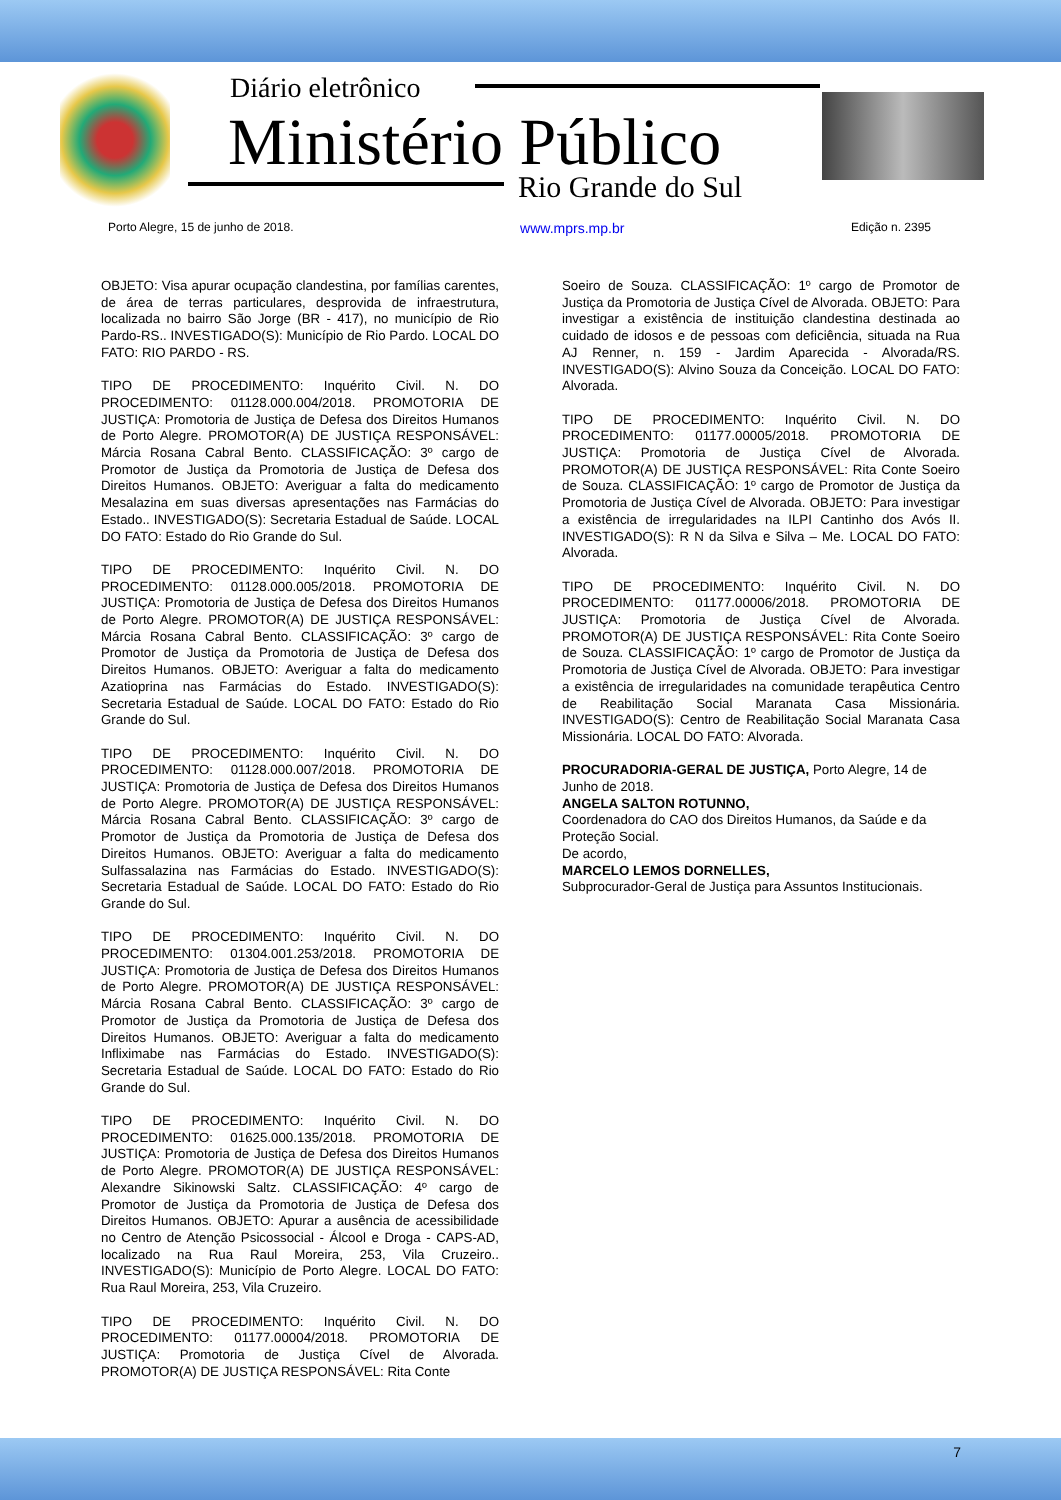Diário eletrônico
Ministério Público
Rio Grande do Sul
Porto Alegre, 15 de junho de 2018. www.mprs.mp.br Edição n. 2395
OBJETO: Visa apurar ocupação clandestina, por famílias carentes, de área de terras particulares, desprovida de infraestrutura, localizada no bairro São Jorge (BR - 417), no município de Rio Pardo-RS.. INVESTIGADO(S): Município de Rio Pardo. LOCAL DO FATO: RIO PARDO - RS.
TIPO DE PROCEDIMENTO: Inquérito Civil. N. DO PROCEDIMENTO: 01128.000.004/2018. PROMOTORIA DE JUSTIÇA: Promotoria de Justiça de Defesa dos Direitos Humanos de Porto Alegre. PROMOTOR(A) DE JUSTIÇA RESPONSÁVEL: Márcia Rosana Cabral Bento. CLASSIFICAÇÃO: 3º cargo de Promotor de Justiça da Promotoria de Justiça de Defesa dos Direitos Humanos. OBJETO: Averiguar a falta do medicamento Mesalazina em suas diversas apresentações nas Farmácias do Estado.. INVESTIGADO(S): Secretaria Estadual de Saúde. LOCAL DO FATO: Estado do Rio Grande do Sul.
TIPO DE PROCEDIMENTO: Inquérito Civil. N. DO PROCEDIMENTO: 01128.000.005/2018. PROMOTORIA DE JUSTIÇA: Promotoria de Justiça de Defesa dos Direitos Humanos de Porto Alegre. PROMOTOR(A) DE JUSTIÇA RESPONSÁVEL: Márcia Rosana Cabral Bento. CLASSIFICAÇÃO: 3º cargo de Promotor de Justiça da Promotoria de Justiça de Defesa dos Direitos Humanos. OBJETO: Averiguar a falta do medicamento Azatioprina nas Farmácias do Estado. INVESTIGADO(S): Secretaria Estadual de Saúde. LOCAL DO FATO: Estado do Rio Grande do Sul.
TIPO DE PROCEDIMENTO: Inquérito Civil. N. DO PROCEDIMENTO: 01128.000.007/2018. PROMOTORIA DE JUSTIÇA: Promotoria de Justiça de Defesa dos Direitos Humanos de Porto Alegre. PROMOTOR(A) DE JUSTIÇA RESPONSÁVEL: Márcia Rosana Cabral Bento. CLASSIFICAÇÃO: 3º cargo de Promotor de Justiça da Promotoria de Justiça de Defesa dos Direitos Humanos. OBJETO: Averiguar a falta do medicamento Sulfassalazina nas Farmácias do Estado. INVESTIGADO(S): Secretaria Estadual de Saúde. LOCAL DO FATO: Estado do Rio Grande do Sul.
TIPO DE PROCEDIMENTO: Inquérito Civil. N. DO PROCEDIMENTO: 01304.001.253/2018. PROMOTORIA DE JUSTIÇA: Promotoria de Justiça de Defesa dos Direitos Humanos de Porto Alegre. PROMOTOR(A) DE JUSTIÇA RESPONSÁVEL: Márcia Rosana Cabral Bento. CLASSIFICAÇÃO: 3º cargo de Promotor de Justiça da Promotoria de Justiça de Defesa dos Direitos Humanos. OBJETO: Averiguar a falta do medicamento Infliximabe nas Farmácias do Estado. INVESTIGADO(S): Secretaria Estadual de Saúde. LOCAL DO FATO: Estado do Rio Grande do Sul.
TIPO DE PROCEDIMENTO: Inquérito Civil. N. DO PROCEDIMENTO: 01625.000.135/2018. PROMOTORIA DE JUSTIÇA: Promotoria de Justiça de Defesa dos Direitos Humanos de Porto Alegre. PROMOTOR(A) DE JUSTIÇA RESPONSÁVEL: Alexandre Sikinowski Saltz. CLASSIFICAÇÃO: 4º cargo de Promotor de Justiça da Promotoria de Justiça de Defesa dos Direitos Humanos. OBJETO: Apurar a ausência de acessibilidade no Centro de Atenção Psicossocial - Álcool e Droga - CAPS-AD, localizado na Rua Raul Moreira, 253, Vila Cruzeiro.. INVESTIGADO(S): Município de Porto Alegre. LOCAL DO FATO: Rua Raul Moreira, 253, Vila Cruzeiro.
TIPO DE PROCEDIMENTO: Inquérito Civil. N. DO PROCEDIMENTO: 01177.00004/2018. PROMOTORIA DE JUSTIÇA: Promotoria de Justiça Cível de Alvorada. PROMOTOR(A) DE JUSTIÇA RESPONSÁVEL: Rita Conte
Soeiro de Souza. CLASSIFICAÇÃO: 1º cargo de Promotor de Justiça da Promotoria de Justiça Cível de Alvorada. OBJETO: Para investigar a existência de instituição clandestina destinada ao cuidado de idosos e de pessoas com deficiência, situada na Rua AJ Renner, n. 159 - Jardim Aparecida - Alvorada/RS. INVESTIGADO(S): Alvino Souza da Conceição. LOCAL DO FATO: Alvorada.
TIPO DE PROCEDIMENTO: Inquérito Civil. N. DO PROCEDIMENTO: 01177.00005/2018. PROMOTORIA DE JUSTIÇA: Promotoria de Justiça Cível de Alvorada. PROMOTOR(A) DE JUSTIÇA RESPONSÁVEL: Rita Conte Soeiro de Souza. CLASSIFICAÇÃO: 1º cargo de Promotor de Justiça da Promotoria de Justiça Cível de Alvorada. OBJETO: Para investigar a existência de irregularidades na ILPI Cantinho dos Avós II. INVESTIGADO(S): R N da Silva e Silva – Me. LOCAL DO FATO: Alvorada.
TIPO DE PROCEDIMENTO: Inquérito Civil. N. DO PROCEDIMENTO: 01177.00006/2018. PROMOTORIA DE JUSTIÇA: Promotoria de Justiça Cível de Alvorada. PROMOTOR(A) DE JUSTIÇA RESPONSÁVEL: Rita Conte Soeiro de Souza. CLASSIFICAÇÃO: 1º cargo de Promotor de Justiça da Promotoria de Justiça Cível de Alvorada. OBJETO: Para investigar a existência de irregularidades na comunidade terapêutica Centro de Reabilitação Social Maranata Casa Missionária. INVESTIGADO(S): Centro de Reabilitação Social Maranata Casa Missionária. LOCAL DO FATO: Alvorada.
PROCURADORIA-GERAL DE JUSTIÇA, Porto Alegre, 14 de Junho de 2018.
ANGELA SALTON ROTUNNO,
Coordenadora do CAO dos Direitos Humanos, da Saúde e da Proteção Social.
De acordo,
MARCELO LEMOS DORNELLES,
Subprocurador-Geral de Justiça para Assuntos Institucionais.
7